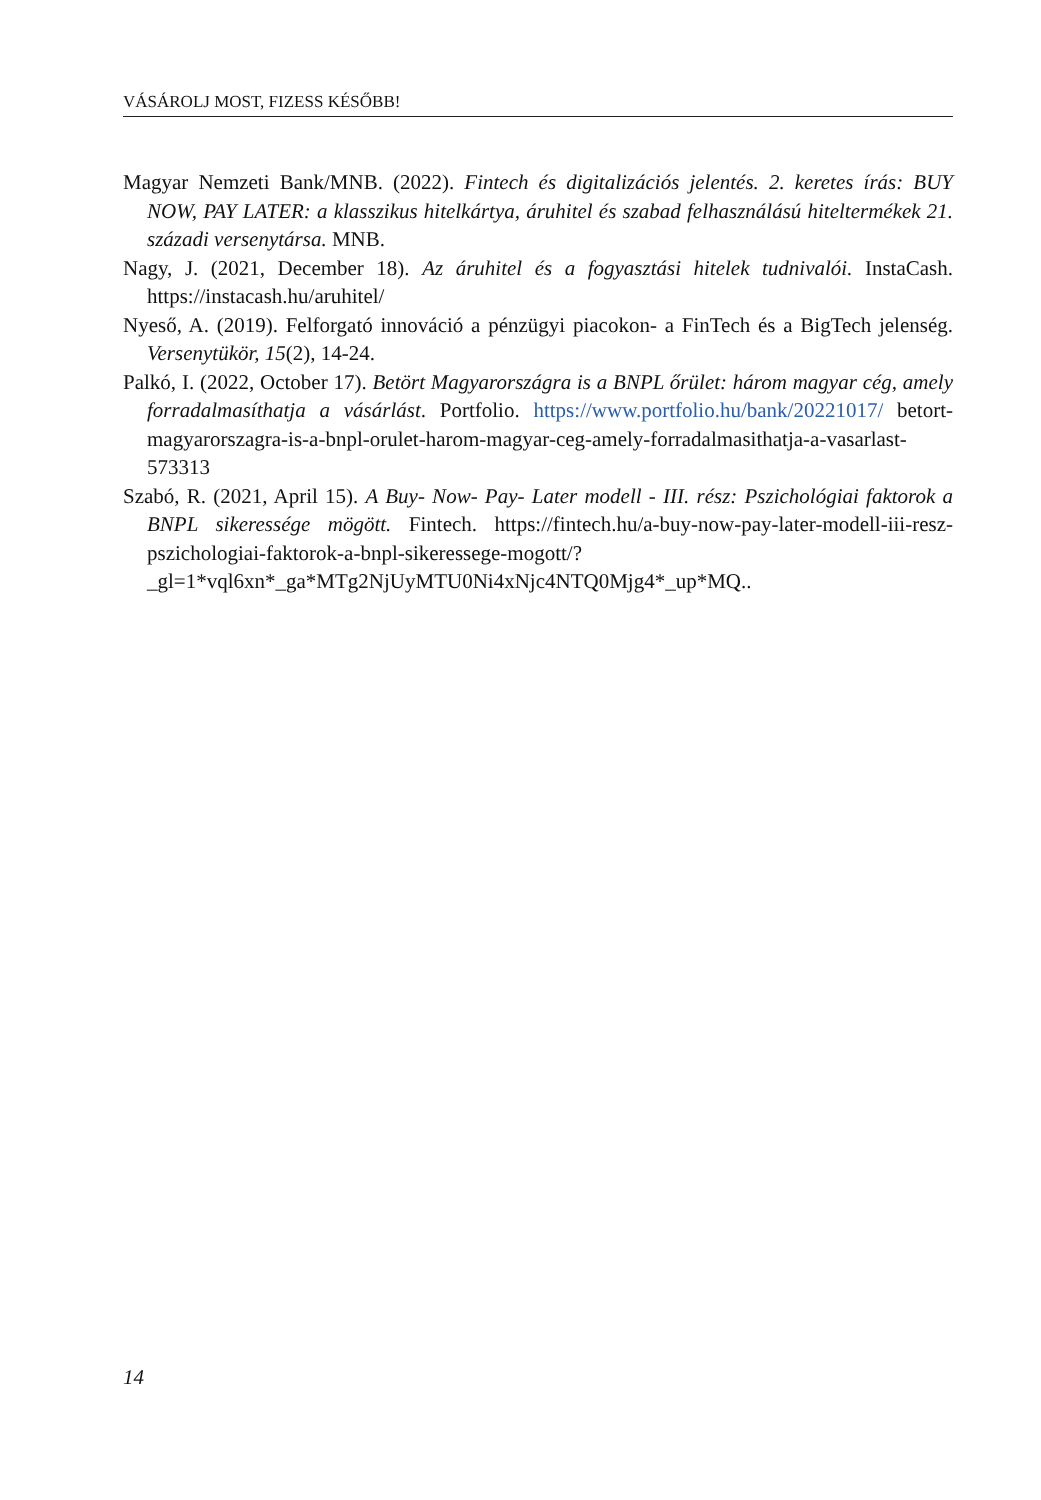VÁSÁROLJ MOST, FIZESS KÉSŐBB!
Magyar Nemzeti Bank/MNB. (2022). Fintech és digitalizációs jelentés. 2. keretes írás: BUY NOW, PAY LATER: a klasszikus hitelkártya, áruhitel és szabad felhasználású hiteltermékek 21. századi versenytársa. MNB.
Nagy, J. (2021, December 18). Az áruhitel és a fogyasztási hitelek tudnivalói. InstaCash. https://instacash.hu/aruhitel/
Nyeső, A. (2019). Felforgató innováció a pénzügyi piacokon- a FinTech és a BigTech jelenség. Versenytükör, 15(2), 14-24.
Palkó, I. (2022, October 17). Betört Magyarországra is a BNPL őrület: három magyar cég, amely forradalmasíthatja a vásárlást. Portfolio. https://www.portfolio.hu/bank/20221017/ betort-magyarorszagra-is-a-bnpl-orulet-harom-magyar-ceg-amely-forradalmasithatja-a-vasarlast-573313
Szabó, R. (2021, April 15). A Buy- Now- Pay- Later modell - III. rész: Pszichológiai faktorok a BNPL sikeressége mögött. Fintech. https://fintech.hu/a-buy-now-pay-later-modell-iii-resz-pszichologiai-faktorok-a-bnpl-sikeressege-mogott/?_gl=1*vql6xn*_ga*MTg2NjUyMTU0Ni4xNjc4NTQ0Mjg4*_up*MQ..
14